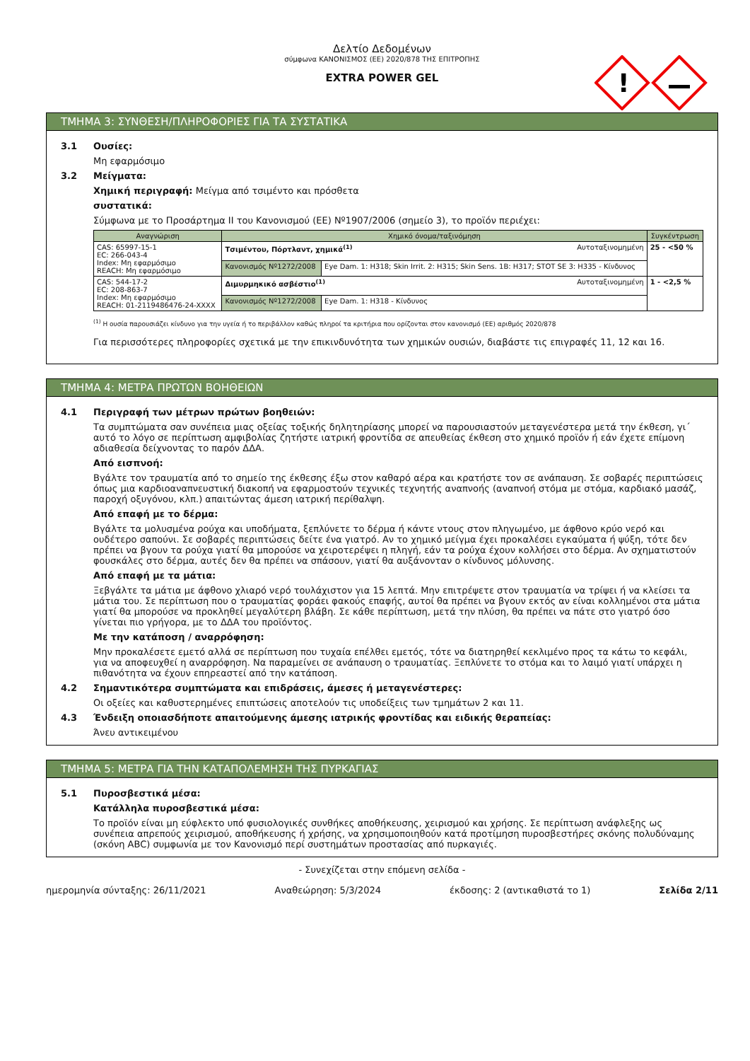Δελτίο Δεδομένων
σύμφωνα ΚΑΝΟΝΙΣΜΟΣ (ΕΕ) 2020/878 ΤΗΣ ΕΠΙΤΡΟΠΗΣ
EXTRA POWER GEL
!
TMHMA 3: ΣΥΝΘΕΣΗ/ΠΛΗΡΟΦΟΡΙΕΣ ΓΙΑ ΤΑ ΣΥΣΤΑΤΙΚΑ
3.1 Ουσίες:
Μη εφαρμόσιμο
3.2 Μείγματα:
Χημική περιγραφή: Μείγμα από τσιμέντο και πρόσθετα
συστατικά:
Σύμφωνα με το Προσάρτημα II του Κανονισμού (ΕΕ) Nº1907/2006 (σημείο 3), το προϊόν περιέχει:
| Αναγνώριση | Χημικό όνομα/ταξινόμηση | | Συγκέντρωση |
| --- | --- | --- | --- |
| CAS: 65997-15-1 EC: 266-043-4 Index: Μη εφαρμόσιμο REACH: Μη εφαρμόσιμο | Τσιμέντου, Πόρτλαντ, χημικά<sup>(1)</sup> Αυτοταξινομημένη | | 25 - <50 % |
| | Κανονισμός Nº1272/2008 | Eye Dam. 1: H318; Skin Irrit. 2: H315; Skin Sens. 1B: H317; STOT SE 3: H335 - Κίνδυνος | |
| CAS: 544-17-2 EC: 208-863-7 Index: Μη εφαρμόσιμο REACH: 01-2119486476-24-XXXX | Διμυρμηκικό ασβέστιο<sup>(1)</sup> Αυτοταξινομημένη | | 1 - <2,5 % |
| | Κανονισμός Nº1272/2008 | Eye Dam. 1: H318 - Κίνδυνος | |
<sup>(1)</sup> Η ουσία παρουσιάζει κίνδυνο για την υγεία ή το περιβάλλον καθώς πληροί τα κριτήρια που ορίζονται στον κανονισμό (ΕΕ) αριθμός 2020/878
Για περισσότερες πληροφορίες σχετικά με την επικινδυνότητα των χημικών ουσιών, διαβάστε τις επιγραφές 11, 12 και 16.
TMHMA 4: ΜΕΤΡΑ ΠΡΩΤΩΝ ΒΟΗΘΕΙΩΝ
4.1 Περιγραφή των μέτρων πρώτων βοηθειών:
Τα συμπτώματα σαν συνέπεια μιας οξείας τοξικής δηλητηρίασης μπορεί να παρουσιαστούν μεταγενέστερα μετά την έκθεση, γι΄ αυτό το λόγο σε περίπτωση αμφιβολίας ζητήστε ιατρική φροντίδα σε απευθείας έκθεση στο χημικό προϊόν ή εάν έχετε επίμονη αδιαθεσία δείχνοντας το παρόν ΔΔΑ.
Από εισπνοή:
Βγάλτε τον τραυματία από το σημείο της έκθεσης έξω στον καθαρό αέρα και κρατήστε τον σε ανάπαυση. Σε σοβαρές περιπτώσεις όπως μια καρδιοαναπνευστική διακοπή να εφαρμοστούν τεχνικές τεχνητής αναπνοής (αναπνοή στόμα με στόμα, καρδιακό μασάζ, παροχή οξυγόνου, κλπ.) απαιτώντας άμεση ιατρική περίθαλψη.
Από επαφή με το δέρμα:
Βγάλτε τα μολυσμένα ρούχα και υποδήματα, ξεπλύνετε το δέρμα ή κάντε ντους στον πληγωμένο, με άφθονο κρύο νερό και ουδέτερο σαπούνι. Σε σοβαρές περιπτώσεις δείτε ένα γιατρό. Αν το χημικό μείγμα έχει προκαλέσει εγκαύματα ή ψύξη, τότε δεν πρέπει να βγουν τα ρούχα γιατί θα μπορούσε να χειροτερέψει η πληγή, εάν τα ρούχα έχουν κολλήσει στο δέρμα. Αν σχηματιστούν φουσκάλες στο δέρμα, αυτές δεν θα πρέπει να σπάσουν, γιατί θα αυξάνονταν ο κίνδυνος μόλυνσης.
Από επαφή με τα μάτια:
Ξεβγάλτε τα μάτια με άφθονο χλιαρό νερό τουλάχιστον για 15 λεπτά. Μην επιτρέψετε στον τραυματία να τρίψει ή να κλείσει τα μάτια του. Σε περίπτωση που ο τραυματίας φοράει φακούς επαφής, αυτοί θα πρέπει να βγουν εκτός αν είναι κολλημένοι στα μάτια γιατί θα μπορούσε να προκληθεί μεγαλύτερη βλάβη. Σε κάθε περίπτωση, μετά την πλύση, θα πρέπει να πάτε στο γιατρό όσο γίνεται πιο γρήγορα, με το ΔΔΑ του προϊόντος.
Με την κατάποση / αναρρόφηση:
Μην προκαλέσετε εμετό αλλά σε περίπτωση που τυχαία επέλθει εμετός, τότε να διατηρηθεί κεκλιμένο προς τα κάτω το κεφάλι, για να αποφευχθεί η αναρρόφηση. Να παραμείνει σε ανάπαυση ο τραυματίας. Ξεπλύνετε το στόμα και το λαιμό γιατί υπάρχει η πιθανότητα να έχουν επηρεαστεί από την κατάποση.
4.2 Σημαντικότερα συμπτώματα και επιδράσεις, άμεσες ή μεταγενέστερες:
Οι οξείες και καθυστερημένες επιπτώσεις αποτελούν τις υποδείξεις των τμημάτων 2 και 11.
4.3 Ένδειξη οποιασδήποτε απαιτούμενης άμεσης ιατρικής φροντίδας και ειδικής θεραπείας:
Άνευ αντικειμένου
TMHMA 5: ΜΕΤΡΑ ΓΙΑ ΤΗΝ ΚΑΤΑΠΟΛΕΜΗΣΗ ΤΗΣ ΠΥΡΚΑΓΙΑΣ
5.1 Πυροσβεστικά μέσα:
Κατάλληλα πυροσβεστικά μέσα:
Το προϊόν είναι μη εύφλεκτο υπό φυσιολογικές συνθήκες αποθήκευσης, χειρισμού και χρήσης. Σε περίπτωση ανάφλεξης ως συνέπεια απρεπούς χειρισμού, αποθήκευσης ή χρήσης, να χρησιμοποιηθούν κατά προτίμηση πυροσβεστήρες σκόνης πολυδύναμης (σκόνη ABC) συμφωνία με τον Κανονισμό περί συστημάτων προστασίας από πυρκαγιές.
- Συνεχίζεται στην επόμενη σελίδα -
ημερομηνία σύνταξης: 26/11/2021 Αναθεώρηση: 5/3/2024 έκδοσης: 2 (αντικαθιστά το 1) Σελίδα 2/11